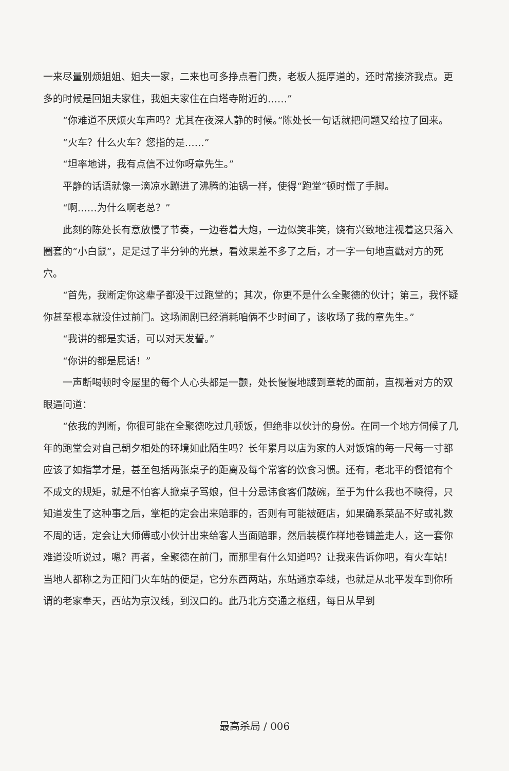一来尽量别烦姐姐、姐夫一家，二来也可多挣点看门费，老板人挺厚道的，还时常接济我点。更多的时候是回姐夫家住，我姐夫家住在白塔寺附近的……”
“你难道不厌烦火车声吗？尤其在夜深人静的时候。”陈处长一句话就把问题又给拉了回来。
“火车？什么火车？您指的是……”
“坦率地讲，我有点信不过你呀章先生。”
平静的话语就像一滴凉水蹦进了沸腾的油锅一样，使得“跑堂”顿时慌了手脚。
“啊……为什么啊老总？”
此刻的陈处长有意放慢了节奏，一边卷着大炮，一边似笑非笑，饶有兴致地注视着这只落入圈套的“小白鼠”，足足过了半分钟的光景，看效果差不多了之后，才一字一句地直戳对方的死穴。
“首先，我断定你这辈子都没干过跑堂的；其次，你更不是什么全聚德的伙计；第三，我怀疑你甚至根本就没住过前门。这场闹剧已经消耗咱俩不少时间了，该收场了我的章先生。”
“我讲的都是实话，可以对天发誓。”
“你讲的都是屁话！”
一声断喝顿时令屋里的每个人心头都是一颤，处长慢慢地踱到章乾的面前，直视着对方的双眼逼问道：
“依我的判断，你很可能在全聚德吃过几顿饭，但绝非以伙计的身份。在同一个地方伺候了几年的跑堂会对自己朝夕相处的环境如此陌生吗？长年累月以店为家的人对饭馆的每一尺每一寸都应该了如指掌才是，甚至包括两张桌子的距离及每个常客的饮食习惯。还有，老北平的餐馆有个不成文的规矩，就是不怕客人掀桌子骂娘，但十分忌讳食客们敲碗，至于为什么我也不晓得，只知道发生了这种事之后，掌柜的定会出来赔罪的，否则有可能被砸店，如果确系菜品不好或礼数不周的话，定会让大师傅或小伙计出来给客人当面赔罪，然后装模作样地卷铺盖走人，这一套你难道没听说过，嗯？再者，全聚德在前门，而那里有什么知道吗？让我来告诉你吧，有火车站！当地人都称之为正阳门火车站的便是，它分东西两站，东站通京奉线，也就是从北平发车到你所谓的老家奉天，西站为京汉线，到汉口的。此乃北方交通之枢纽，每日从早到
最高杀局 / 006